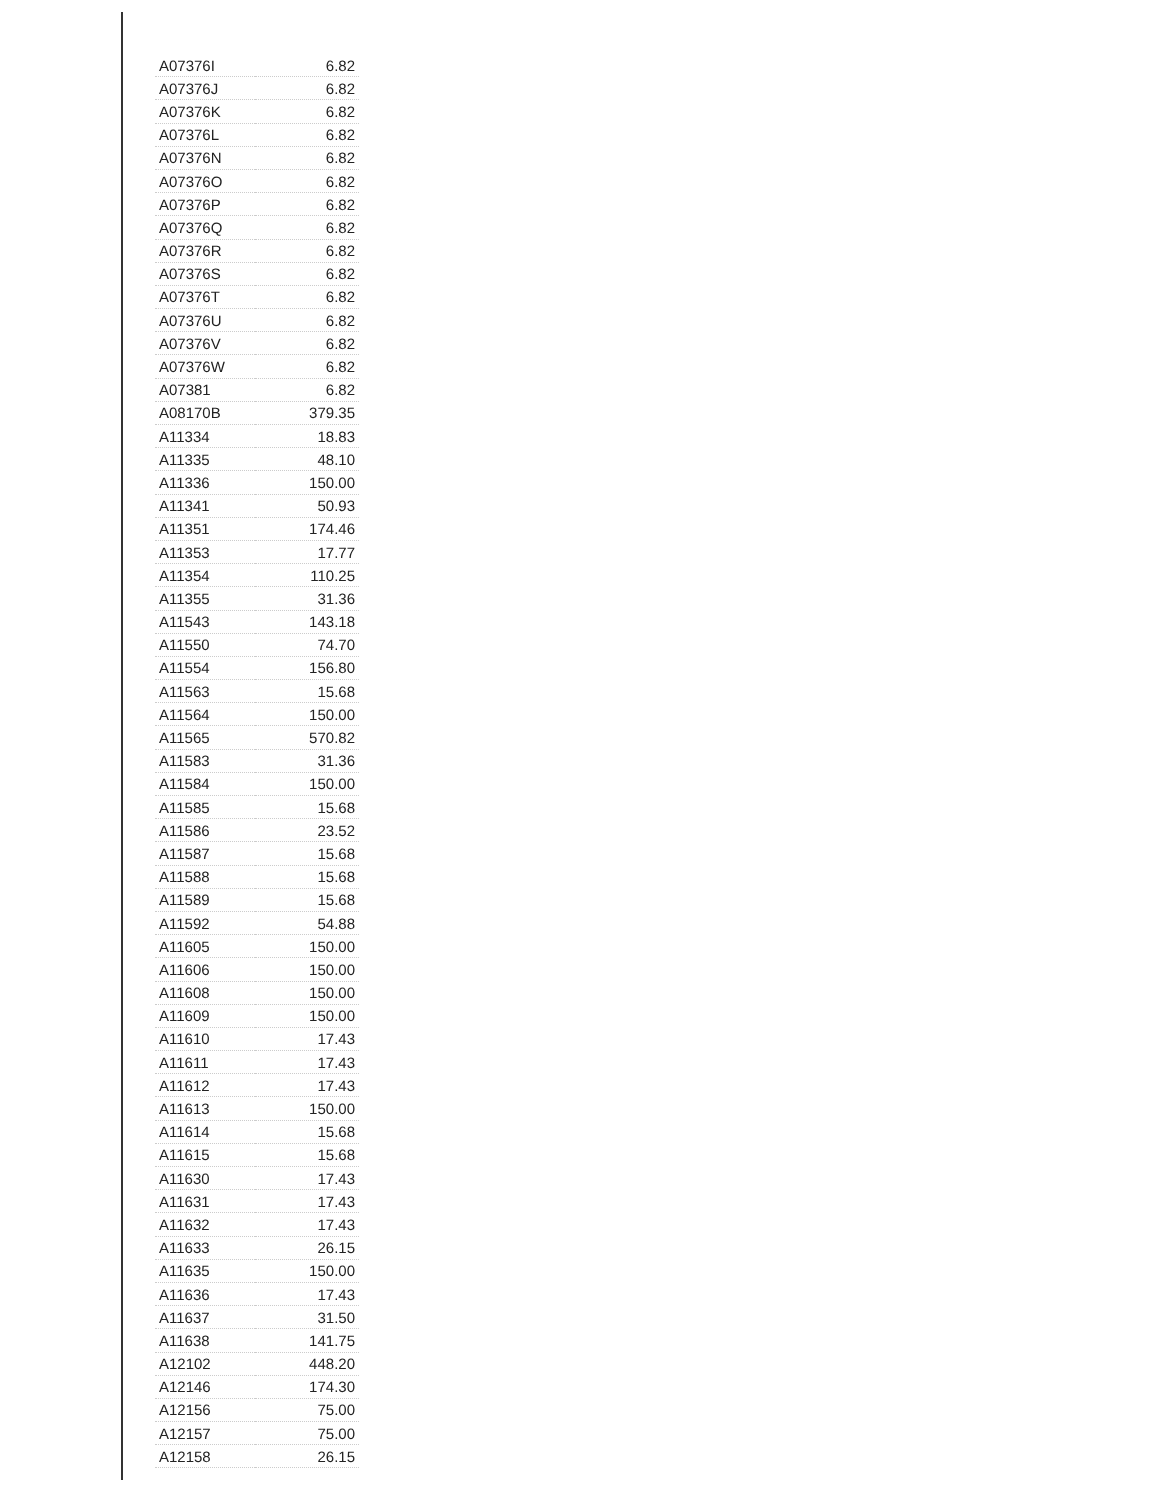| A07376I | 6.82 |
| A07376J | 6.82 |
| A07376K | 6.82 |
| A07376L | 6.82 |
| A07376N | 6.82 |
| A07376O | 6.82 |
| A07376P | 6.82 |
| A07376Q | 6.82 |
| A07376R | 6.82 |
| A07376S | 6.82 |
| A07376T | 6.82 |
| A07376U | 6.82 |
| A07376V | 6.82 |
| A07376W | 6.82 |
| A07381 | 6.82 |
| A08170B | 379.35 |
| A11334 | 18.83 |
| A11335 | 48.10 |
| A11336 | 150.00 |
| A11341 | 50.93 |
| A11351 | 174.46 |
| A11353 | 17.77 |
| A11354 | 110.25 |
| A11355 | 31.36 |
| A11543 | 143.18 |
| A11550 | 74.70 |
| A11554 | 156.80 |
| A11563 | 15.68 |
| A11564 | 150.00 |
| A11565 | 570.82 |
| A11583 | 31.36 |
| A11584 | 150.00 |
| A11585 | 15.68 |
| A11586 | 23.52 |
| A11587 | 15.68 |
| A11588 | 15.68 |
| A11589 | 15.68 |
| A11592 | 54.88 |
| A11605 | 150.00 |
| A11606 | 150.00 |
| A11608 | 150.00 |
| A11609 | 150.00 |
| A11610 | 17.43 |
| A11611 | 17.43 |
| A11612 | 17.43 |
| A11613 | 150.00 |
| A11614 | 15.68 |
| A11615 | 15.68 |
| A11630 | 17.43 |
| A11631 | 17.43 |
| A11632 | 17.43 |
| A11633 | 26.15 |
| A11635 | 150.00 |
| A11636 | 17.43 |
| A11637 | 31.50 |
| A11638 | 141.75 |
| A12102 | 448.20 |
| A12146 | 174.30 |
| A12156 | 75.00 |
| A12157 | 75.00 |
| A12158 | 26.15 |